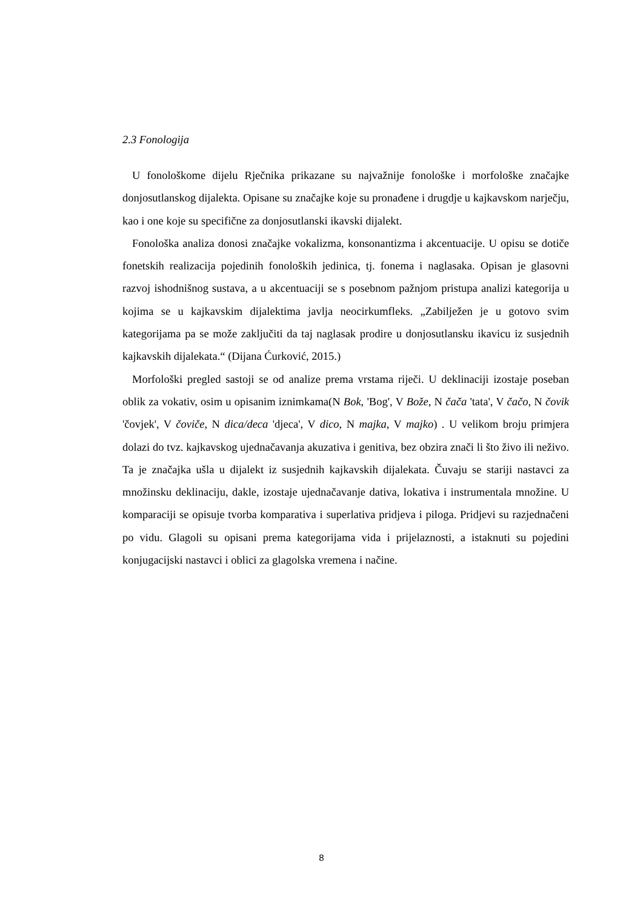2.3 Fonologija
U fonološkome dijelu Rječnika prikazane su najvažnije fonološke i morfološke značajke donjosutlanskog dijalekta. Opisane su značajke koje su pronađene i drugdje u kajkavskom narječju, kao i one koje su specifične za donjosutlanski ikavski dijalekt.
Fonološka analiza donosi značajke vokalizma, konsonantizma i akcentuacije. U opisu se dotiče fonetskih realizacija pojedinih fonoloških jedinica, tj. fonema i naglasaka. Opisan je glasovni razvoj ishodnišnog sustava, a u akcentuaciji se s posebnom pažnjom pristupa analizi kategorija u kojima se u kajkavskim dijalektima javlja neocirkumfleks. „Zabilježen je u gotovo svim kategorijama pa se može zaključiti da taj naglasak prodire u donjosutlansku ikavicu iz susjednih kajkavskih dijalekata.“ (Dijana Ćurković, 2015.)
Morfološki pregled sastoji se od analize prema vrstama riječi. U deklinaciji izostaje poseban oblik za vokativ, osim u opisanim iznimkama(N Bok, 'Bog', V Bože, N čača 'tata', V čačo, N čovik 'čovjek', V čoviče, N dica/deca 'djeca', V dico, N majka, V majko) . U velikom broju primjera dolazi do tvz. kajkavskog ujednačavanja akuzativa i genitiva, bez obzira znači li što živo ili neživo. Ta je značajka ušla u dijalekt iz susjednih kajkavskih dijalekata. Čuvaju se stariji nastavci za množinsku deklinaciju, dakle, izostaje ujednačavanje dativa, lokativa i instrumentala množine. U komparaciji se opisuje tvorba komparativa i superlativa pridjeva i piloga. Pridjevi su razjednačeni po vidu. Glagoli su opisani prema kategorijama vida i prijelaznosti, a istaknuti su pojedini konjugacijski nastavci i oblici za glagolska vremena i načine.
8